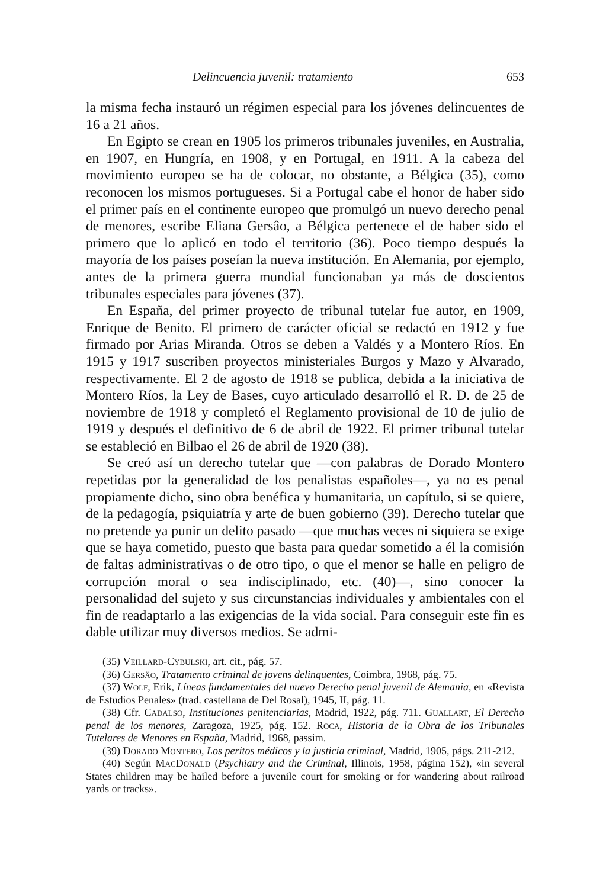Delincuencia juvenil: tratamiento 653
la misma fecha instauró un régimen especial para los jóvenes delincuentes de 16 a 21 años.
En Egipto se crean en 1905 los primeros tribunales juveniles, en Australia, en 1907, en Hungría, en 1908, y en Portugal, en 1911. A la cabeza del movimiento europeo se ha de colocar, no obstante, a Bélgica (35), como reconocen los mismos portugueses. Si a Portugal cabe el honor de haber sido el primer país en el continente europeo que promulgó un nuevo derecho penal de menores, escribe Eliana Gersâo, a Bélgica pertenece el de haber sido el primero que lo aplicó en todo el territorio (36). Poco tiempo después la mayoría de los países poseían la nueva institución. En Alemania, por ejemplo, antes de la primera guerra mundial funcionaban ya más de doscientos tribunales especiales para jóvenes (37).
En España, del primer proyecto de tribunal tutelar fue autor, en 1909, Enrique de Benito. El primero de carácter oficial se redactó en 1912 y fue firmado por Arias Miranda. Otros se deben a Valdés y a Montero Ríos. En 1915 y 1917 suscriben proyectos ministeriales Burgos y Mazo y Alvarado, respectivamente. El 2 de agosto de 1918 se publica, debida a la iniciativa de Montero Ríos, la Ley de Bases, cuyo articulado desarrolló el R. D. de 25 de noviembre de 1918 y completó el Reglamento provisional de 10 de julio de 1919 y después el definitivo de 6 de abril de 1922. El primer tribunal tutelar se estableció en Bilbao el 26 de abril de 1920 (38).
Se creó así un derecho tutelar que —con palabras de Dorado Montero repetidas por la generalidad de los penalistas españoles—, ya no es penal propiamente dicho, sino obra benéfica y humanitaria, un capítulo, si se quiere, de la pedagogía, psiquiatría y arte de buen gobierno (39). Derecho tutelar que no pretende ya punir un delito pasado —que muchas veces ni siquiera se exige que se haya cometido, puesto que basta para quedar sometido a él la comisión de faltas administrativas o de otro tipo, o que el menor se halle en peligro de corrupción moral o sea indisciplinado, etc. (40)—, sino conocer la personalidad del sujeto y sus circunstancias individuales y ambientales con el fin de readaptarlo a las exigencias de la vida social. Para conseguir este fin es dable utilizar muy diversos medios. Se admi-
(35) Veillard-Cybulski, art. cit., pág. 57.
(36) Gersäo, Tratamento criminal de jovens delinquentes, Coimbra, 1968, pág. 75.
(37) Wolf, Erik, Líneas fundamentales del nuevo Derecho penal juvenil de Alemania, en «Revista de Estudios Penales» (trad. castellana de Del Rosal), 1945, II, pág. 11.
(38) Cfr. Cadalso, Instituciones penitenciarias, Madrid, 1922, pág. 711. Guallart, El Derecho penal de los menores, Zaragoza, 1925, pág. 152. Roca, Historia de la Obra de los Tribunales Tutelares de Menores en España, Madrid, 1968, passim.
(39) Dorado Montero, Los peritos médicos y la justicia criminal, Madrid, 1905, págs. 211-212.
(40) Según MacDonald (Psychiatry and the Criminal, Illinois, 1958, página 152), «in several States children may be hailed before a juvenile court for smoking or for wandering about railroad yards or tracks».